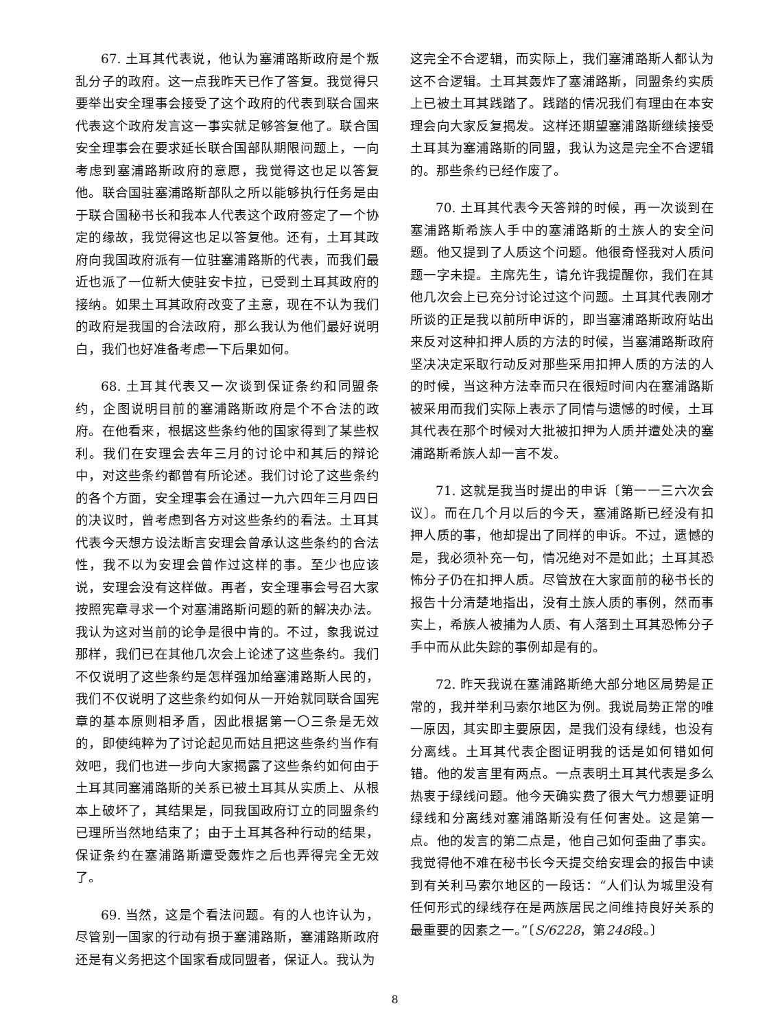67. 土耳其代表说，他认为塞浦路斯政府是个叛乱分子的政府。这一点我昨天已作了答复。我觉得只要举出安全理事会接受了这个政府的代表到联合国来代表这个政府发言这一事实就足够答复他了。联合国安全理事会在要求延长联合国部队期限问题上，一向考虑到塞浦路斯政府的意愿，我觉得这也足以答复他。联合国驻塞浦路斯部队之所以能够执行任务是由于联合国秘书长和我本人代表这个政府签定了一个协定的缘故，我觉得这也足以答复他。还有，土耳其政府向我国政府派有一位驻塞浦路斯的代表，而我们最近也派了一位新大使驻安卡拉，已受到土耳其政府的接纳。如果土耳其政府改变了主意，现在不认为我们的政府是我国的合法政府，那么我认为他们最好说明白，我们也好准备考虑一下后果如何。
68. 土耳其代表又一次谈到保证条约和同盟条约，企图说明目前的塞浦路斯政府是个不合法的政府。在他看来，根据这些条约他的国家得到了某些权利。我们在安理会去年三月的讨论中和其后的辩论中，对这些条约都曾有所论述。我们讨论了这些条约的各个方面，安全理事会在通过一九六四年三月四日的决议时，曾考虑到各方对这些条约的看法。土耳其代表今天想方设法断言安理会曾承认这些条约的合法性，我不以为安理会曾作过这样的事。至少也应该说，安理会没有这样做。再者，安全理事会号召大家按照宪章寻求一个对塞浦路斯问题的新的解决办法。我认为这对当前的论争是很中肯的。不过，象我说过那样，我们已在其他几次会上论述了这些条约。我们不仅说明了这些条约是怎样强加给塞浦路斯人民的，我们不仅说明了这些条约如何从一开始就同联合国宪章的基本原则相矛盾，因此根据第一〇三条是无效的，即使纯粹为了讨论起见而姑且把这些条约当作有效吧，我们也进一步向大家揭露了这些条约如何由于土耳其同塞浦路斯的关系已被土耳其从实质上、从根本上破坏了，其结果是，同我国政府订立的同盟条约已理所当然地结束了；由于土耳其各种行动的结果，保证条约在塞浦路斯遭受轰炸之后也弄得完全无效了。
69. 当然，这是个看法问题。有的人也许认为，尽管别一国家的行动有损于塞浦路斯，塞浦路斯政府还是有义务把这个国家看成同盟者，保证人。我认为
这完全不合逻辑，而实际上，我们塞浦路斯人都认为这不合逻辑。土耳其轰炸了塞浦路斯，同盟条约实质上已被土耳其践踏了。践踏的情况我们有理由在本安理会向大家反复揭发。这样还期望塞浦路斯继续接受土耳其为塞浦路斯的同盟，我认为这是完全不合逻辑的。那些条约已经作废了。
70. 土耳其代表今天答辩的时候，再一次谈到在塞浦路斯希族人手中的塞浦路斯的土族人的安全问题。他又提到了人质这个问题。他很奇怪我对人质问题一字未提。主席先生，请允许我提醒你，我们在其他几次会上已充分讨论过这个问题。土耳其代表刚才所谈的正是我以前所申诉的，即当塞浦路斯政府站出来反对这种扣押人质的方法的时候，当塞浦路斯政府坚决决定采取行动反对那些采用扣押人质的方法的人的时候，当这种方法幸而只在很短时间内在塞浦路斯被采用而我们实际上表示了同情与遗憾的时候，土耳其代表在那个时候对大批被扣押为人质并遭处决的塞浦路斯希族人却一言不发。
71. 这就是我当时提出的申诉〔第一一三六次会议〕。而在几个月以后的今天，塞浦路斯已经没有扣押人质的事，他却提出了同样的申诉。不过，遗憾的是，我必须补充一句，情况绝对不是如此；土耳其恐怖分子仍在扣押人质。尽管放在大家面前的秘书长的报告十分清楚地指出，没有土族人质的事例，然而事实上，希族人被捕为人质、有人落到土耳其恐怖分子手中而从此失踪的事例却是有的。
72. 昨天我说在塞浦路斯绝大部分地区局势是正常的，我并举利马索尔地区为例。我说局势正常的唯一原因，其实即主要原因，是我们没有绿线，也没有分离线。土耳其代表企图证明我的话是如何错如何错。他的发言里有两点。一点表明土耳其代表是多么热衷于绿线问题。他今天确实费了很大气力想要证明绿线和分离线对塞浦路斯没有任何害处。这是第一点。他的发言的第二点是，他自己如何歪曲了事实。我觉得他不难在秘书长今天提交给安理会的报告中读到有关利马索尔地区的一段话：“人们认为城里没有任何形式的绿线存在是两族居民之间维持良好关系的最重要的因素之一。”〔S/6228，第248段。〕
8